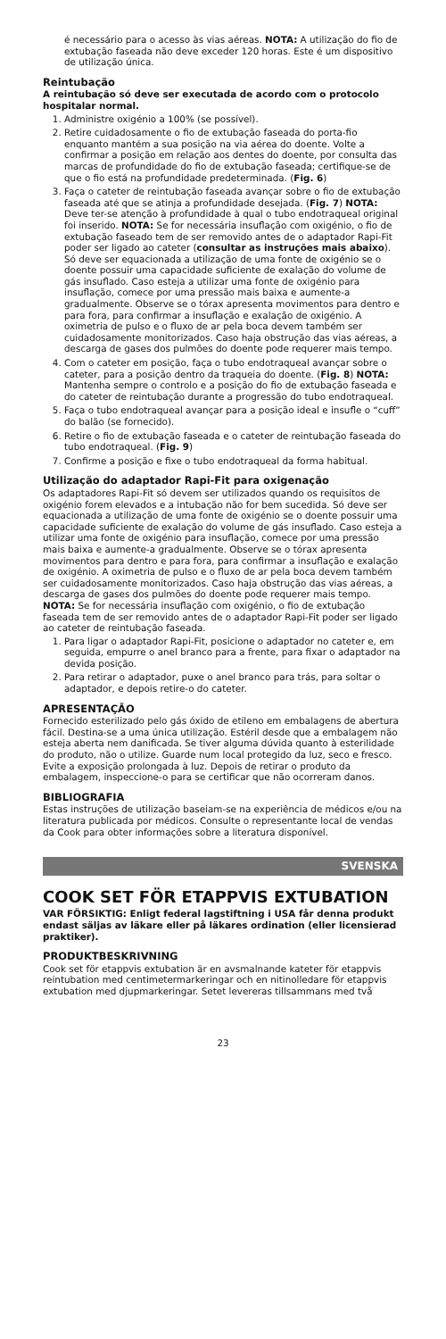é necessário para o acesso às vias aéreas. NOTA: A utilização do fio de extubação faseada não deve exceder 120 horas. Este é um dispositivo de utilização única.
Reintubação
A reintubação só deve ser executada de acordo com o protocolo hospitalar normal.
1. Administre oxigénio a 100% (se possível).
2. Retire cuidadosamente o fio de extubação faseada do porta-fio enquanto mantém a sua posição na via aérea do doente. Volte a confirmar a posição em relação aos dentes do doente, por consulta das marcas de profundidade do fio de extubação faseada; certifique-se de que o fio está na profundidade predeterminada. (Fig. 6)
3. Faça o cateter de reintubação faseada avançar sobre o fio de extubação faseada até que se atinja a profundidade desejada. (Fig. 7) NOTA: Deve ter-se atenção à profundidade à qual o tubo endotraqueal original foi inserido. NOTA: Se for necessária insuflação com oxigénio, o fio de extubação faseado tem de ser removido antes de o adaptador Rapi-Fit poder ser ligado ao cateter (consultar as instruções mais abaixo). Só deve ser equacionada a utilização de uma fonte de oxigénio se o doente possuir uma capacidade suficiente de exalação do volume de gás insuflado. Caso esteja a utilizar uma fonte de oxigénio para insuflação, comece por uma pressão mais baixa e aumente-a gradualmente. Observe se o tórax apresenta movimentos para dentro e para fora, para confirmar a insuflação e exalação de oxigénio. A oximetria de pulso e o fluxo de ar pela boca devem também ser cuidadosamente monitorizados. Caso haja obstrução das vias aéreas, a descarga de gases dos pulmões do doente pode requerer mais tempo.
4. Com o cateter em posição, faça o tubo endotraqueal avançar sobre o cateter, para a posição dentro da traqueia do doente. (Fig. 8) NOTA: Mantenha sempre o controlo e a posição do fio de extubação faseada e do cateter de reintubação durante a progressão do tubo endotraqueal.
5. Faça o tubo endotraqueal avançar para a posição ideal e insufle o “cuff” do balão (se fornecido).
6. Retire o fio de extubação faseada e o cateter de reintubação faseada do tubo endotraqueal. (Fig. 9)
7. Confirme a posição e fixe o tubo endotraqueal da forma habitual.
Utilização do adaptador Rapi-Fit para oxigenação
Os adaptadores Rapi-Fit só devem ser utilizados quando os requisitos de oxigénio forem elevados e a intubação não for bem sucedida. Só deve ser equacionada a utilização de uma fonte de oxigénio se o doente possuir uma capacidade suficiente de exalação do volume de gás insuflado. Caso esteja a utilizar uma fonte de oxigénio para insuflação, comece por uma pressão mais baixa e aumente-a gradualmente. Observe se o tórax apresenta movimentos para dentro e para fora, para confirmar a insuflação e exalação de oxigénio. A oximetria de pulso e o fluxo de ar pela boca devem também ser cuidadosamente monitorizados. Caso haja obstrução das vias aéreas, a descarga de gases dos pulmões do doente pode requerer mais tempo. NOTA: Se for necessária insuflação com oxigénio, o fio de extubação faseada tem de ser removido antes de o adaptador Rapi-Fit poder ser ligado ao cateter de reintubação faseada.
1. Para ligar o adaptador Rapi-Fit, posicione o adaptador no cateter e, em seguida, empurre o anel branco para a frente, para fixar o adaptador na devida posição.
2. Para retirar o adaptador, puxe o anel branco para trás, para soltar o adaptador, e depois retire-o do cateter.
APRESENTAÇÃO
Fornecido esterilizado pelo gás óxido de etileno em embalagens de abertura fácil. Destina-se a uma única utilização. Estéril desde que a embalagem não esteja aberta nem danificada. Se tiver alguma dúvida quanto à esterilidade do produto, não o utilize. Guarde num local protegido da luz, seco e fresco. Evite a exposição prolongada à luz. Depois de retirar o produto da embalagem, inspeccione-o para se certificar que não ocorreram danos.
BIBLIOGRAFIA
Estas instruções de utilização baseiam-se na experiência de médicos e/ou na literatura publicada por médicos. Consulte o representante local de vendas da Cook para obter informações sobre a literatura disponível.
SVENSKA
COOK SET FÖR ETAPPVIS EXTUBATION
VAR FÖRSIKTIG: Enligt federal lagstiftning i USA får denna produkt endast säljas av läkare eller på läkares ordination (eller licensierad praktiker).
PRODUKTBESKRIVNING
Cook set för etappvis extubation är en avsmalnande kateter för etappvis reintubation med centimetermarkeringar och en nitinolledare för etappvis extubation med djupmarkeringar. Setet levereras tillsammans med två
23